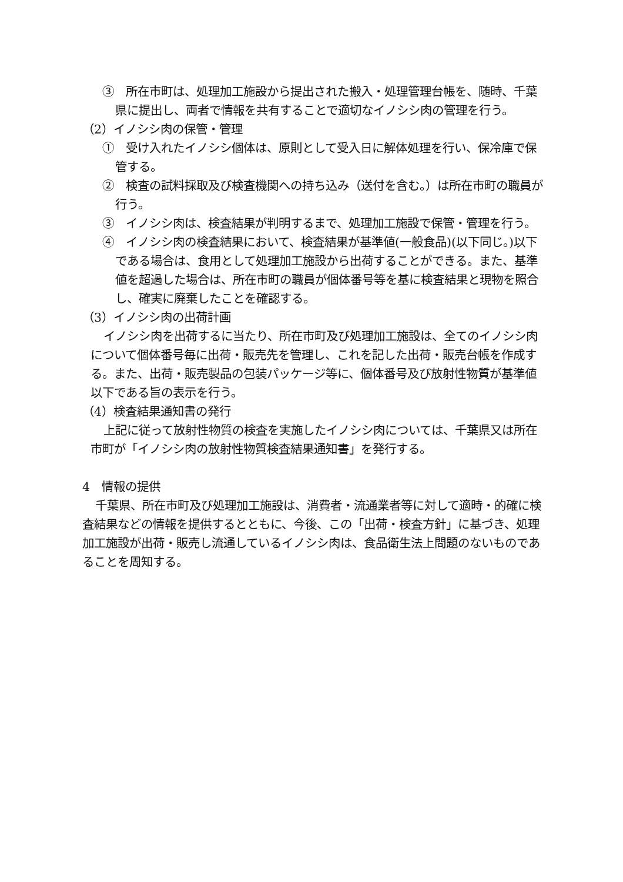③　所在市町は、処理加工施設から提出された搬入・処理管理台帳を、随時、千葉県に提出し、両者で情報を共有することで適切なイノシシ肉の管理を行う。
（2）イノシシ肉の保管・管理
①　受け入れたイノシシ個体は、原則として受入日に解体処理を行い、保冷庫で保管する。
②　検査の試料採取及び検査機関への持ち込み（送付を含む。）は所在市町の職員が行う。
③　イノシシ肉は、検査結果が判明するまで、処理加工施設で保管・管理を行う。
④　イノシシ肉の検査結果において、検査結果が基準値(一般食品)(以下同じ。)以下である場合は、食用として処理加工施設から出荷することができる。また、基準値を超過した場合は、所在市町の職員が個体番号等を基に検査結果と現物を照合し、確実に廃棄したことを確認する。
（3）イノシシ肉の出荷計画
イノシシ肉を出荷するに当たり、所在市町及び処理加工施設は、全てのイノシシ肉について個体番号毎に出荷・販売先を管理し、これを記した出荷・販売台帳を作成する。また、出荷・販売製品の包装パッケージ等に、個体番号及び放射性物質が基準値以下である旨の表示を行う。
（4）検査結果通知書の発行
上記に従って放射性物質の検査を実施したイノシシ肉については、千葉県又は所在市町が「イノシシ肉の放射性物質検査結果通知書」を発行する。
4　情報の提供
千葉県、所在市町及び処理加工施設は、消費者・流通業者等に対して適時・的確に検査結果などの情報を提供するとともに、今後、この「出荷・検査方針」に基づき、処理加工施設が出荷・販売し流通しているイノシシ肉は、食品衛生法上問題のないものであることを周知する。